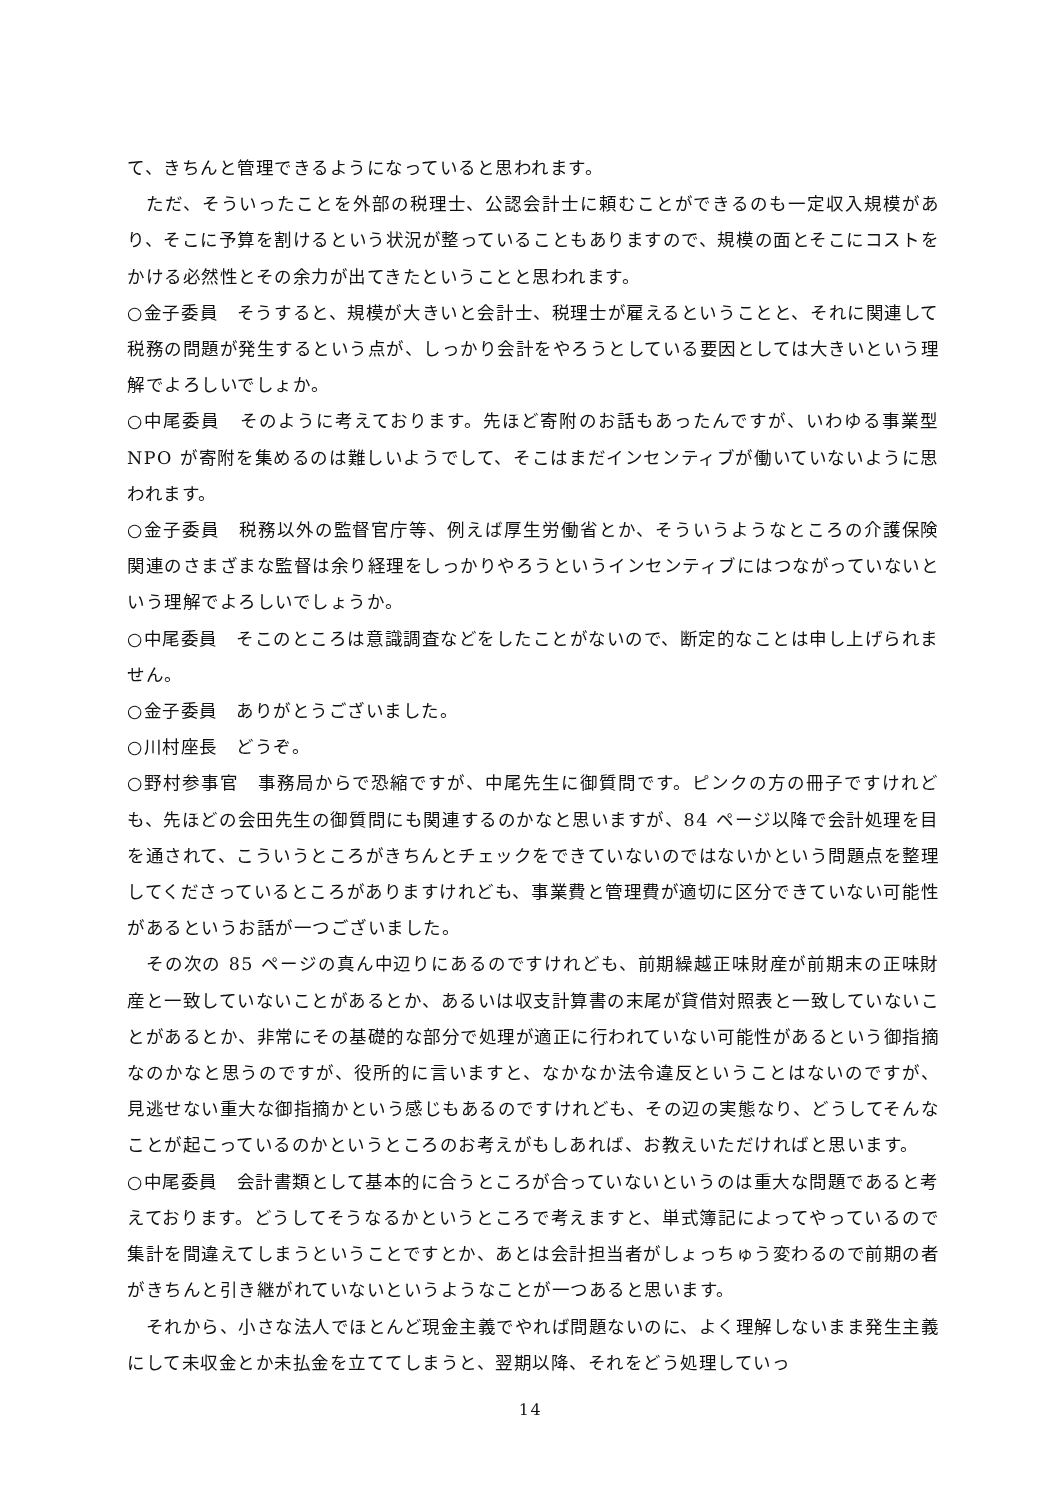て、きちんと管理できるようになっていると思われます。
　ただ、そういったことを外部の税理士、公認会計士に頼むことができるのも一定収入規模があり、そこに予算を割けるという状況が整っていることもありますので、規模の面とそこにコストをかける必然性とその余力が出てきたということと思われます。
○金子委員　そうすると、規模が大きいと会計士、税理士が雇えるということと、それに関連して税務の問題が発生するという点が、しっかり会計をやろうとしている要因としては大きいという理解でよろしいでしょか。
○中尾委員　そのように考えております。先ほど寄附のお話もあったんですが、いわゆる事業型 NPO が寄附を集めるのは難しいようでして、そこはまだインセンティブが働いていないように思われます。
○金子委員　税務以外の監督官庁等、例えば厚生労働省とか、そういうようなところの介護保険関連のさまざまな監督は余り経理をしっかりやろうというインセンティブにはつながっていないという理解でよろしいでしょうか。
○中尾委員　そこのところは意識調査などをしたことがないので、断定的なことは申し上げられません。
○金子委員　ありがとうございました。
○川村座長　どうぞ。
○野村参事官　事務局からで恐縮ですが、中尾先生に御質問です。ピンクの方の冊子ですけれども、先ほどの会田先生の御質問にも関連するのかなと思いますが、84 ページ以降で会計処理を目を通されて、こういうところがきちんとチェックをできていないのではないかという問題点を整理してくださっているところがありますけれども、事業費と管理費が適切に区分できていない可能性があるというお話が一つございました。
　その次の 85 ページの真ん中辺りにあるのですけれども、前期繰越正味財産が前期末の正味財産と一致していないことがあるとか、あるいは収支計算書の末尾が貸借対照表と一致していないことがあるとか、非常にその基礎的な部分で処理が適正に行われていない可能性があるという御指摘なのかなと思うのですが、役所的に言いますと、なかなか法令違反ということはないのですが、見逃せない重大な御指摘かという感じもあるのですけれども、その辺の実態なり、どうしてそんなことが起こっているのかというところのお考えがもしあれば、お教えいただければと思います。
○中尾委員　会計書類として基本的に合うところが合っていないというのは重大な問題であると考えております。どうしてそうなるかというところで考えますと、単式簿記によってやっているので集計を間違えてしまうということですとか、あとは会計担当者がしょっちゅう変わるので前期の者がきちんと引き継がれていないというようなことが一つあると思います。
　それから、小さな法人でほとんど現金主義でやれば問題ないのに、よく理解しないまま発生主義にして未収金とか未払金を立ててしまうと、翌期以降、それをどう処理していっ
14